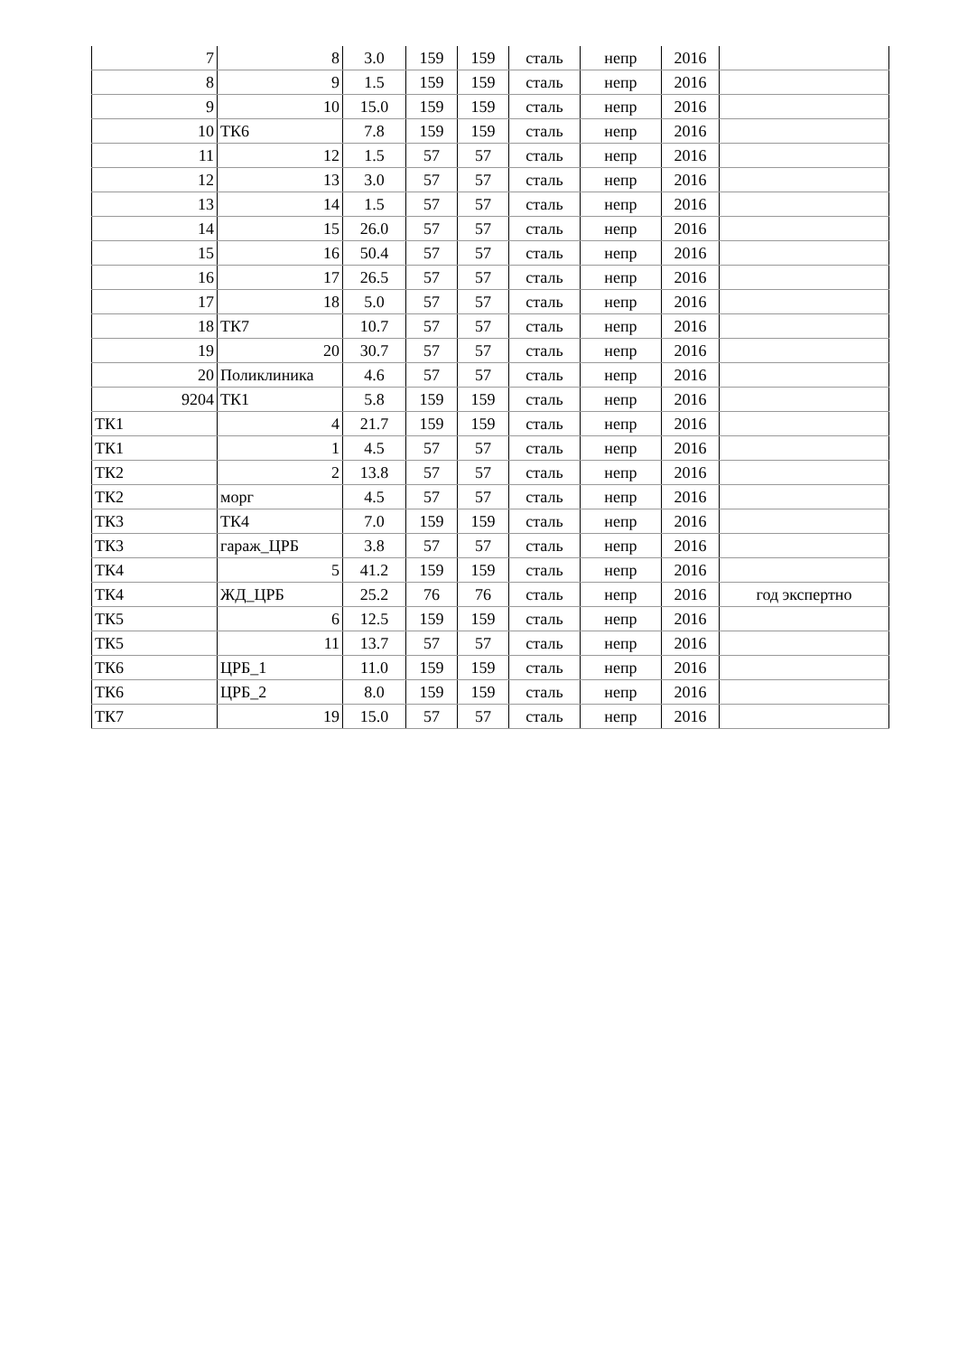| 7 | 8 | 3.0 | 159 | 159 | сталь | непр | 2016 | |
| 8 | 9 | 1.5 | 159 | 159 | сталь | непр | 2016 | |
| 9 | 10 | 15.0 | 159 | 159 | сталь | непр | 2016 | |
| 10 | ТК6 | 7.8 | 159 | 159 | сталь | непр | 2016 | |
| 11 | 12 | 1.5 | 57 | 57 | сталь | непр | 2016 | |
| 12 | 13 | 3.0 | 57 | 57 | сталь | непр | 2016 | |
| 13 | 14 | 1.5 | 57 | 57 | сталь | непр | 2016 | |
| 14 | 15 | 26.0 | 57 | 57 | сталь | непр | 2016 | |
| 15 | 16 | 50.4 | 57 | 57 | сталь | непр | 2016 | |
| 16 | 17 | 26.5 | 57 | 57 | сталь | непр | 2016 | |
| 17 | 18 | 5.0 | 57 | 57 | сталь | непр | 2016 | |
| 18 | ТК7 | 10.7 | 57 | 57 | сталь | непр | 2016 | |
| 19 | 20 | 30.7 | 57 | 57 | сталь | непр | 2016 | |
| 20 | Поликлиника | 4.6 | 57 | 57 | сталь | непр | 2016 | |
| 9204 | ТК1 | 5.8 | 159 | 159 | сталь | непр | 2016 | |
| ТК1 | 4 | 21.7 | 159 | 159 | сталь | непр | 2016 | |
| ТК1 | 1 | 4.5 | 57 | 57 | сталь | непр | 2016 | |
| ТК2 | 2 | 13.8 | 57 | 57 | сталь | непр | 2016 | |
| ТК2 | морг | 4.5 | 57 | 57 | сталь | непр | 2016 | |
| ТК3 | ТК4 | 7.0 | 159 | 159 | сталь | непр | 2016 | |
| ТК3 | гараж_ЦРБ | 3.8 | 57 | 57 | сталь | непр | 2016 | |
| ТК4 | 5 | 41.2 | 159 | 159 | сталь | непр | 2016 | |
| ТК4 | ЖД_ЦРБ | 25.2 | 76 | 76 | сталь | непр | 2016 | год экспертно |
| ТК5 | 6 | 12.5 | 159 | 159 | сталь | непр | 2016 | |
| ТК5 | 11 | 13.7 | 57 | 57 | сталь | непр | 2016 | |
| ТК6 | ЦРБ_1 | 11.0 | 159 | 159 | сталь | непр | 2016 | |
| ТК6 | ЦРБ_2 | 8.0 | 159 | 159 | сталь | непр | 2016 | |
| ТК7 | 19 | 15.0 | 57 | 57 | сталь | непр | 2016 | |